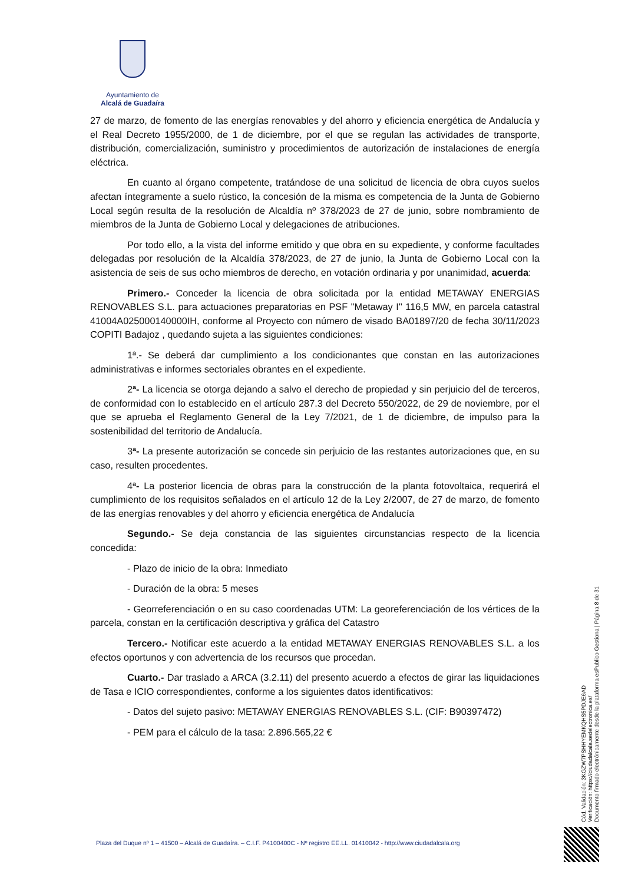Ayuntamiento de
Alcalá de Guadaíra
27 de marzo, de fomento de las energías renovables y del ahorro y eficiencia energética de Andalucía y el Real Decreto 1955/2000, de 1 de diciembre, por el que se regulan las actividades de transporte, distribución, comercialización, suministro y procedimientos de autorización de instalaciones de energía eléctrica.
En cuanto al órgano competente, tratándose de una solicitud de licencia de obra cuyos suelos afectan íntegramente a suelo rústico, la concesión de la misma es competencia de la Junta de Gobierno Local según resulta de la resolución de Alcaldía nº 378/2023 de 27 de junio, sobre nombramiento de miembros de la Junta de Gobierno Local y delegaciones de atribuciones.
Por todo ello, a la vista del informe emitido y que obra en su expediente, y conforme facultades delegadas por resolución de la Alcaldía 378/2023, de 27 de junio, la Junta de Gobierno Local con la asistencia de seis de sus ocho miembros de derecho, en votación ordinaria y por unanimidad, acuerda:
Primero.- Conceder la licencia de obra solicitada por la entidad METAWAY ENERGIAS RENOVABLES S.L. para actuaciones preparatorias en PSF "Metaway I" 116,5 MW, en parcela catastral 41004A025000140000IH, conforme al Proyecto con número de visado BA01897/20 de fecha 30/11/2023 COPITI Badajoz , quedando sujeta a las siguientes condiciones:
1ª.- Se deberá dar cumplimiento a los condicionantes que constan en las autorizaciones administrativas e informes sectoriales obrantes en el expediente.
2ª- La licencia se otorga dejando a salvo el derecho de propiedad y sin perjuicio del de terceros, de conformidad con lo establecido en el artículo 287.3 del Decreto 550/2022, de 29 de noviembre, por el que se aprueba el Reglamento General de la Ley 7/2021, de 1 de diciembre, de impulso para la sostenibilidad del territorio de Andalucía.
3ª- La presente autorización se concede sin perjuicio de las restantes autorizaciones que, en su caso, resulten procedentes.
4ª- La posterior licencia de obras para la construcción de la planta fotovoltaica, requerirá el cumplimiento de los requisitos señalados en el artículo 12 de la Ley 2/2007, de 27 de marzo, de fomento de las energías renovables y del ahorro y eficiencia energética de Andalucía
Segundo.- Se deja constancia de las siguientes circunstancias respecto de la licencia concedida:
- Plazo de inicio de la obra: Inmediato
- Duración de la obra: 5 meses
- Georreferenciación o en su caso coordenadas UTM: La georeferenciación de los vértices de la parcela, constan en la certificación descriptiva y gráfica del Catastro
Tercero.- Notificar este acuerdo a la entidad METAWAY ENERGIAS RENOVABLES S.L. a los efectos oportunos y con advertencia de los recursos que procedan.
Cuarto.- Dar traslado a ARCA (3.2.11) del presento acuerdo a efectos de girar las liquidaciones de Tasa e ICIO correspondientes, conforme a los siguientes datos identificativos:
- Datos del sujeto pasivo: METAWAY ENERGIAS RENOVABLES S.L. (CIF: B90397472)
- PEM para el cálculo de la tasa: 2.896.565,22 €
Cód. Validación: 3KGZW7PSHHYEMKQHS5PDJE6AD
Verificación: https://ciudadalcala.sedelectronica.es/
Documento firmado electrónicamente desde la plataforma esPublico Gestiona | Página 8 de 31
Plaza del Duque nº 1 – 41500 – Alcalá de Guadaíra. – C.I.F. P4100400C - Nº registro EE.LL. 01410042 - http://www.ciudadalcala.org